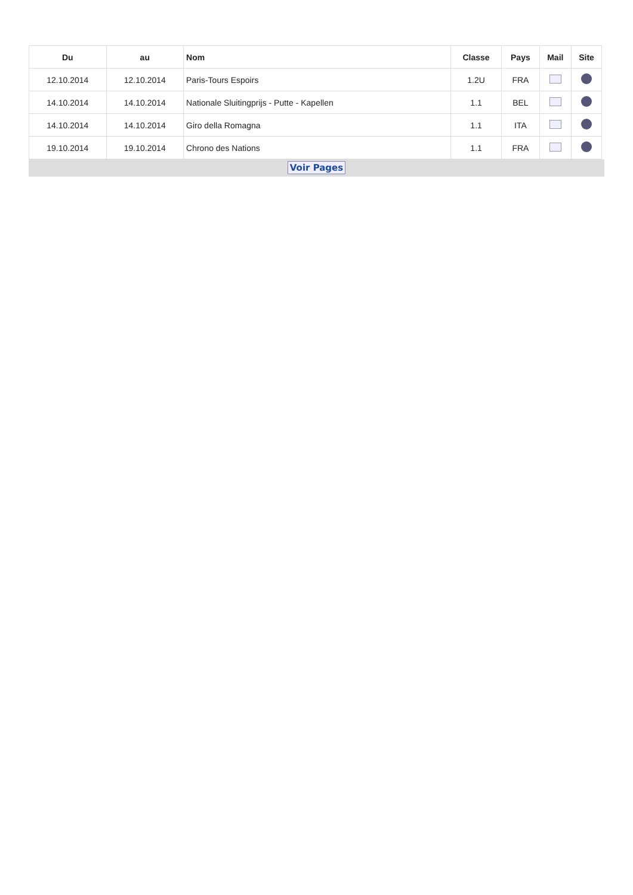| Du | au | Nom | Classe | Pays | Mail | Site |
| --- | --- | --- | --- | --- | --- | --- |
| 12.10.2014 | 12.10.2014 | Paris-Tours Espoirs | 1.2U | FRA | | |
| 14.10.2014 | 14.10.2014 | Nationale Sluitingprijs - Putte - Kapellen | 1.1 | BEL | | |
| 14.10.2014 | 14.10.2014 | Giro della Romagna | 1.1 | ITA | | |
| 19.10.2014 | 19.10.2014 | Chrono des Nations | 1.1 | FRA | | |
Voir Pages